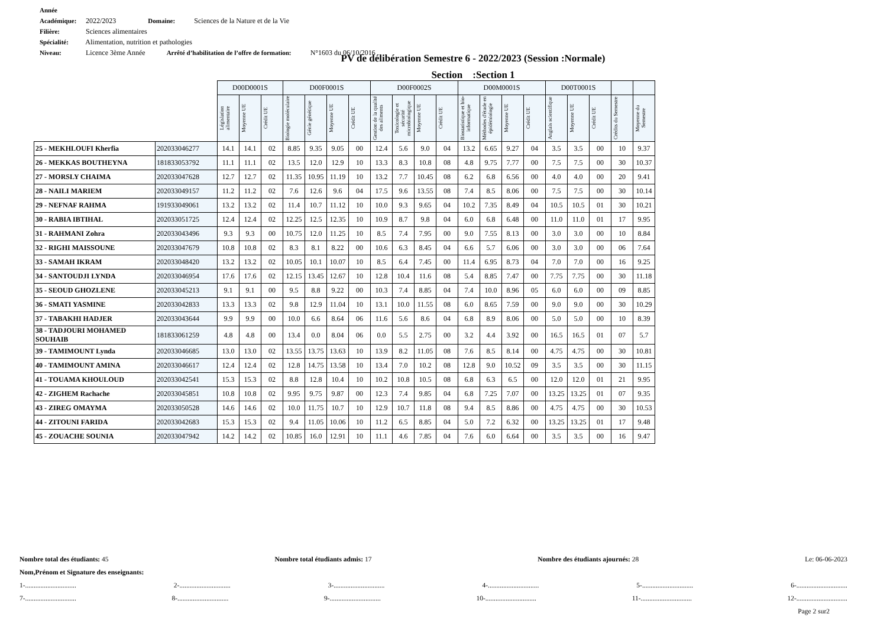Année Académique: 2022/2023 Domaine: Sciences de la Nature et de la Vie
Filière: Sciences alimentaires
Spécialité: Alimentation, nutrition et pathologies
Niveau: Licence 3ème Année Arrêté d’habilitation de l’offre de formation: N°1603 du 06/10/2016
PV de délibération Semestre 6 - 2022/2023 (Session :Normale)
Section :Section 1
| | | D00D0001S | | | D00F0001S | | | | D00F0002S | | | | D00M0001S | | | | D00T0001S | | | | |
| | | Législation alimentaire | Moyenne UE | Crédit UE | Biologie moléculaire | Génie génétique | Moyenne UE | Crédit UE | Gestion de la qualité des aliments | Toxicologie et sécurité microbiologique | Moyenne UE | Crédit UE | Biostatistique et bio-informatique | Méthodes d'étude en épidémiologie | Moyenne UE | Crédit UE | Anglais scientifique | Moyenne UE | Crédit UE | Crédits du Semestre | Moyenne du Semestre |
| 25 - MEKHLOUFI Kherfia | 202033046277 | 14.1 | 14.1 | 02 | 8.85 | 9.35 | 9.05 | 00 | 12.4 | 5.6 | 9.0 | 04 | 13.2 | 6.65 | 9.27 | 04 | 3.5 | 3.5 | 00 | 10 | 9.37 |
| 26 - MEKKAS BOUTHEYNA | 181833053792 | 11.1 | 11.1 | 02 | 13.5 | 12.0 | 12.9 | 10 | 13.3 | 8.3 | 10.8 | 08 | 4.8 | 9.75 | 7.77 | 00 | 7.5 | 7.5 | 00 | 30 | 10.37 |
| 27 - MORSLY CHAIMA | 202033047628 | 12.7 | 12.7 | 02 | 11.35 | 10.95 | 11.19 | 10 | 13.2 | 7.7 | 10.45 | 08 | 6.2 | 6.8 | 6.56 | 00 | 4.0 | 4.0 | 00 | 20 | 9.41 |
| 28 - NAILI MARIEM | 202033049157 | 11.2 | 11.2 | 02 | 7.6 | 12.6 | 9.6 | 04 | 17.5 | 9.6 | 13.55 | 08 | 7.4 | 8.5 | 8.06 | 00 | 7.5 | 7.5 | 00 | 30 | 10.14 |
| 29 - NEFNAF RAHMA | 191933049061 | 13.2 | 13.2 | 02 | 11.4 | 10.7 | 11.12 | 10 | 10.0 | 9.3 | 9.65 | 04 | 10.2 | 7.35 | 8.49 | 04 | 10.5 | 10.5 | 01 | 30 | 10.21 |
| 30 - RABIA IBTIHAL | 202033051725 | 12.4 | 12.4 | 02 | 12.25 | 12.5 | 12.35 | 10 | 10.9 | 8.7 | 9.8 | 04 | 6.0 | 6.8 | 6.48 | 00 | 11.0 | 11.0 | 01 | 17 | 9.95 |
| 31 - RAHMANI Zohra | 202033043496 | 9.3 | 9.3 | 00 | 10.75 | 12.0 | 11.25 | 10 | 8.5 | 7.4 | 7.95 | 00 | 9.0 | 7.55 | 8.13 | 00 | 3.0 | 3.0 | 00 | 10 | 8.84 |
| 32 - RIGHI MAISSOUNE | 202033047679 | 10.8 | 10.8 | 02 | 8.3 | 8.1 | 8.22 | 00 | 10.6 | 6.3 | 8.45 | 04 | 6.6 | 5.7 | 6.06 | 00 | 3.0 | 3.0 | 00 | 06 | 7.64 |
| 33 - SAMAH IKRAM | 202033048420 | 13.2 | 13.2 | 02 | 10.05 | 10.1 | 10.07 | 10 | 8.5 | 6.4 | 7.45 | 00 | 11.4 | 6.95 | 8.73 | 04 | 7.0 | 7.0 | 00 | 16 | 9.25 |
| 34 - SANTOUDJI LYNDA | 202033046954 | 17.6 | 17.6 | 02 | 12.15 | 13.45 | 12.67 | 10 | 12.8 | 10.4 | 11.6 | 08 | 5.4 | 8.85 | 7.47 | 00 | 7.75 | 7.75 | 00 | 30 | 11.18 |
| 35 - SEOUD GHOZLENE | 202033045213 | 9.1 | 9.1 | 00 | 9.5 | 8.8 | 9.22 | 00 | 10.3 | 7.4 | 8.85 | 04 | 7.4 | 10.0 | 8.96 | 05 | 6.0 | 6.0 | 00 | 09 | 8.85 |
| 36 - SMATI YASMINE | 202033042833 | 13.3 | 13.3 | 02 | 9.8 | 12.9 | 11.04 | 10 | 13.1 | 10.0 | 11.55 | 08 | 6.0 | 8.65 | 7.59 | 00 | 9.0 | 9.0 | 00 | 30 | 10.29 |
| 37 - TABAKHI HADJER | 202033043644 | 9.9 | 9.9 | 00 | 10.0 | 6.6 | 8.64 | 06 | 11.6 | 5.6 | 8.6 | 04 | 6.8 | 8.9 | 8.06 | 00 | 5.0 | 5.0 | 00 | 10 | 8.39 |
| 38 - TADJOURI MOHAMED SOUHAIB | 181833061259 | 4.8 | 4.8 | 00 | 13.4 | 0.0 | 8.04 | 06 | 0.0 | 5.5 | 2.75 | 00 | 3.2 | 4.4 | 3.92 | 00 | 16.5 | 16.5 | 01 | 07 | 5.7 |
| 39 - TAMIMOUNT Lynda | 202033046685 | 13.0 | 13.0 | 02 | 13.55 | 13.75 | 13.63 | 10 | 13.9 | 8.2 | 11.05 | 08 | 7.6 | 8.5 | 8.14 | 00 | 4.75 | 4.75 | 00 | 30 | 10.81 |
| 40 - TAMIMOUNT AMINA | 202033046617 | 12.4 | 12.4 | 02 | 12.8 | 14.75 | 13.58 | 10 | 13.4 | 7.0 | 10.2 | 08 | 12.8 | 9.0 | 10.52 | 09 | 3.5 | 3.5 | 00 | 30 | 11.15 |
| 41 - TOUAMA KHOULOUD | 202033042541 | 15.3 | 15.3 | 02 | 8.8 | 12.8 | 10.4 | 10 | 10.2 | 10.8 | 10.5 | 08 | 6.8 | 6.3 | 6.5 | 00 | 12.0 | 12.0 | 01 | 21 | 9.95 |
| 42 - ZIGHEM Rachache | 202033045851 | 10.8 | 10.8 | 02 | 9.95 | 9.75 | 9.87 | 00 | 12.3 | 7.4 | 9.85 | 04 | 6.8 | 7.25 | 7.07 | 00 | 13.25 | 13.25 | 01 | 07 | 9.35 |
| 43 - ZIREG OMAYMA | 202033050528 | 14.6 | 14.6 | 02 | 10.0 | 11.75 | 10.7 | 10 | 12.9 | 10.7 | 11.8 | 08 | 9.4 | 8.5 | 8.86 | 00 | 4.75 | 4.75 | 00 | 30 | 10.53 |
| 44 - ZITOUNI FARIDA | 202033042683 | 15.3 | 15.3 | 02 | 9.4 | 11.05 | 10.06 | 10 | 11.2 | 6.5 | 8.85 | 04 | 5.0 | 7.2 | 6.32 | 00 | 13.25 | 13.25 | 01 | 17 | 9.48 |
| 45 - ZOUACHE SOUNIA | 202033047942 | 14.2 | 14.2 | 02 | 10.85 | 16.0 | 12.91 | 10 | 11.1 | 4.6 | 7.85 | 04 | 7.6 | 6.0 | 6.64 | 00 | 3.5 | 3.5 | 00 | 16 | 9.47 |
Nombre total des étudiants: 45 Nombre total étudiants admis: 17 Nombre des étudiants ajournés: 28 Le: 06-06-2023
Nom,Prénom et Signature des enseignants:
1-.............................. 2-.............................. 3-.............................. 4-.............................. 5-.............................. 6-..............................
7-.............................. 8-.............................. 9-.............................. 10-.............................. 11-.............................. 12-..............................
Page 2 sur2